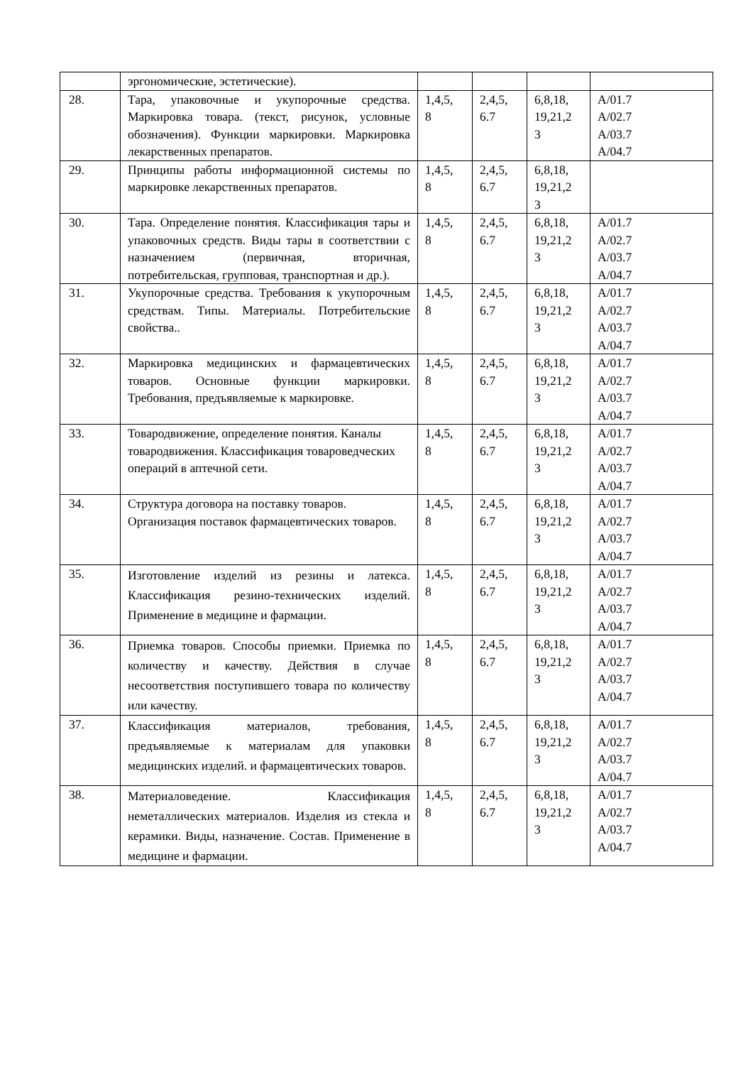| | эргономические, эстетические). | | | | |
| 28. | Тара, упаковочные и укупорочные средства. Маркировка товара. (текст, рисунок, условные обозначения). Функции маркировки. Маркировка лекарственных препаратов. | 1,4,5, 8 | 2,4,5, 6.7 | 6,8,18, 19,21,2 3 | A/01.7 A/02.7 A/03.7 A/04.7 |
| 29. | Принципы работы информационной системы по маркировке лекарственных препаратов. | 1,4,5, 8 | 2,4,5, 6.7 | 6,8,18, 19,21,2 3 | |
| 30. | Тара. Определение понятия. Классификация тары и упаковочных средств. Виды тары в соответствии с назначением (первичная, вторичная, потребительская, групповая, транспортная и др.). | 1,4,5, 8 | 2,4,5, 6.7 | 6,8,18, 19,21,2 3 | A/01.7 A/02.7 A/03.7 A/04.7 |
| 31. | Укупорочные средства. Требования к укупорочным средствам. Типы. Материалы. Потребительские свойства.. | 1,4,5, 8 | 2,4,5, 6.7 | 6,8,18, 19,21,2 3 | A/01.7 A/02.7 A/03.7 A/04.7 |
| 32. | Маркировка медицинских и фармацевтических товаров. Основные функции маркировки. Требования, предъявляемые к маркировке. | 1,4,5, 8 | 2,4,5, 6.7 | 6,8,18, 19,21,2 3 | A/01.7 A/02.7 A/03.7 A/04.7 |
| 33. | Товародвижение, определение понятия. Каналы товародвижения. Классификация товароведческих операций в аптечной сети. | 1,4,5, 8 | 2,4,5, 6.7 | 6,8,18, 19,21,2 3 | A/01.7 A/02.7 A/03.7 A/04.7 |
| 34. | Структура договора на поставку товаров. Организация поставок фармацевтических товаров. | 1,4,5, 8 | 2,4,5, 6.7 | 6,8,18, 19,21,2 3 | A/01.7 A/02.7 A/03.7 A/04.7 |
| 35. | Изготовление изделий из резины и латекса. Классификация резино-технических изделий. Применение в медицине и фармации. | 1,4,5, 8 | 2,4,5, 6.7 | 6,8,18, 19,21,2 3 | A/01.7 A/02.7 A/03.7 A/04.7 |
| 36. | Приемка товаров. Способы приемки. Приемка по количеству и качеству. Действия в случае несоответствия поступившего товара по количеству или качеству. | 1,4,5, 8 | 2,4,5, 6.7 | 6,8,18, 19,21,2 3 | A/01.7 A/02.7 A/03.7 A/04.7 |
| 37. | Классификация материалов, требования, предъявляемые к материалам для упаковки медицинских изделий. и фармацевтических товаров. | 1,4,5, 8 | 2,4,5, 6.7 | 6,8,18, 19,21,2 3 | A/01.7 A/02.7 A/03.7 A/04.7 |
| 38. | Материаловедение. Классификация неметаллических материалов. Изделия из стекла и керамики. Виды, назначение. Состав. Применение в медицине и фармации. | 1,4,5, 8 | 2,4,5, 6.7 | 6,8,18, 19,21,2 3 | A/01.7 A/02.7 A/03.7 A/04.7 |